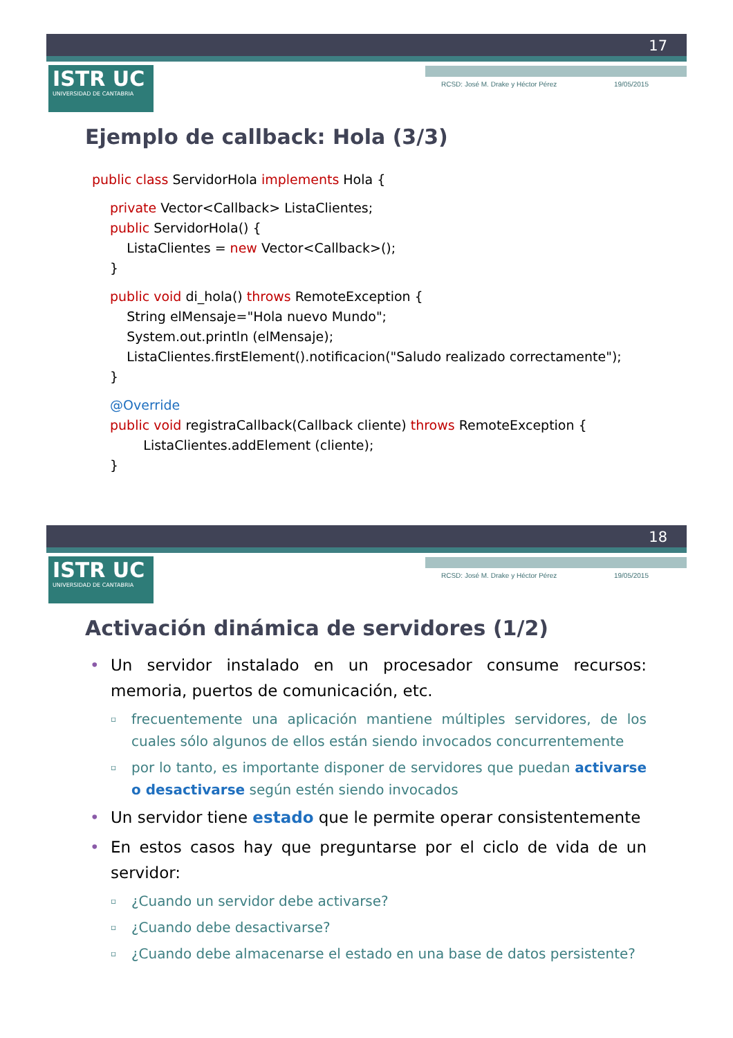17
ISTR UC
UNIVERSIDAD DE CANTABRIA
RCSD: José M. Drake y Héctor Pérez 19/05/2015
Ejemplo de callback: Hola (3/3)
public class ServidorHola implements Hola {
private Vector<Callback> ListaClientes;
public ServidorHola() {
ListaClientes = new Vector<Callback>();
}
public void di_hola() throws RemoteException {
String elMensaje="Hola nuevo Mundo";
System.out.println (elMensaje);
ListaClientes.firstElement().notificacion("Saludo realizado correctamente");
}
@Override
public void registraCallback(Callback cliente) throws RemoteException {
ListaClientes.addElement (cliente);
}
18
ISTR UC
UNIVERSIDAD DE CANTABRIA
RCSD: José M. Drake y Héctor Pérez 19/05/2015
Activación dinámica de servidores (1/2)
• Un servidor instalado en un procesador consume recursos: memoria, puertos de comunicación, etc.
▫ frecuentemente una aplicación mantiene múltiples servidores, de los cuales sólo algunos de ellos están siendo invocados concurrentemente
▫ por lo tanto, es importante disponer de servidores que puedan activarse o desactivarse según estén siendo invocados
• Un servidor tiene estado que le permite operar consistentemente
• En estos casos hay que preguntarse por el ciclo de vida de un servidor:
▫ ¿Cuando un servidor debe activarse?
▫ ¿Cuando debe desactivarse?
▫ ¿Cuando debe almacenarse el estado en una base de datos persistente?